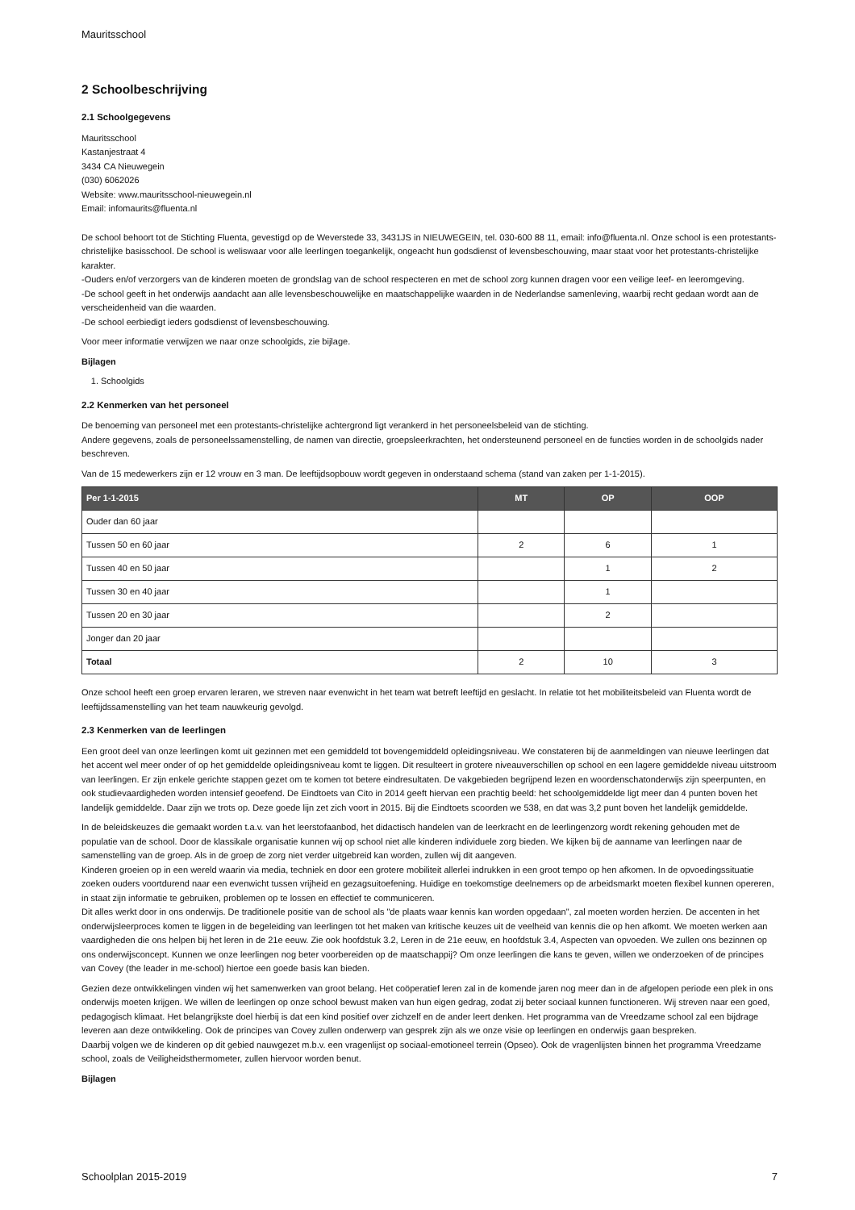Mauritsschool
2 Schoolbeschrijving
2.1 Schoolgegevens
Mauritsschool
Kastanjestraat 4
3434 CA Nieuwegein
(030) 6062026
Website: www.mauritsschool-nieuwegein.nl
Email: infomaurits@fluenta.nl
De school behoort tot de Stichting Fluenta, gevestigd op de Weverstede 33, 3431JS in NIEUWEGEIN, tel. 030-600 88 11, email: info@fluenta.nl. Onze school is een protestants-christelijke basisschool. De school is weliswaar voor alle leerlingen toegankelijk, ongeacht hun godsdienst of levensbeschouwing, maar staat voor het protestants-christelijke karakter.
-Ouders en/of verzorgers van de kinderen moeten de grondslag van de school respecteren en met de school zorg kunnen dragen voor een veilige leef- en leeromgeving.
-De school geeft in het onderwijs aandacht aan alle levensbeschouwelijke en maatschappelijke waarden in de Nederlandse samenleving, waarbij recht gedaan wordt aan de verscheidenheid van die waarden.
-De school eerbiedigt ieders godsdienst of levensbeschouwing.
Voor meer informatie verwijzen we naar onze schoolgids, zie bijlage.
Bijlagen
1. Schoolgids
2.2 Kenmerken van het personeel
De benoeming van personeel met een protestants-christelijke achtergrond ligt verankerd in het personeelsbeleid van de stichting.
Andere gegevens, zoals de personeelssamenstelling, de namen van directie, groepsleerkrachten, het ondersteunend personeel en de functies worden in de schoolgids nader beschreven.
Van de 15 medewerkers zijn er 12 vrouw en 3 man. De leeftijdsopbouw wordt gegeven in onderstaand schema (stand van zaken per 1-1-2015).
| Per 1-1-2015 | MT | OP | OOP |
| --- | --- | --- | --- |
| Ouder dan 60 jaar | | | |
| Tussen 50 en 60 jaar | 2 | 6 | 1 |
| Tussen 40 en 50 jaar | | 1 | 2 |
| Tussen 30 en 40 jaar | | 1 | |
| Tussen 20 en 30 jaar | | 2 | |
| Jonger dan 20 jaar | | | |
| Totaal | 2 | 10 | 3 |
Onze school heeft een groep ervaren leraren, we streven naar evenwicht in het team wat betreft leeftijd en geslacht. In relatie tot het mobiliteitsbeleid van Fluenta wordt de leeftijdssamenstelling van het team nauwkeurig gevolgd.
2.3 Kenmerken van de leerlingen
Een groot deel van onze leerlingen komt uit gezinnen met een gemiddeld tot bovengemiddeld opleidingsniveau. We constateren bij de aanmeldingen van nieuwe leerlingen dat het accent wel meer onder of op het gemiddelde opleidingsniveau komt te liggen. Dit resulteert in grotere niveauverschillen op school en een lagere gemiddelde niveau uitstroom van leerlingen. Er zijn enkele gerichte stappen gezet om te komen tot betere eindresultaten. De vakgebieden begrijpend lezen en woordenschatonderwijs zijn speerpunten, en ook studievaardigheden worden intensief geoefend. De Eindtoets van Cito in 2014 geeft hiervan een prachtig beeld: het schoolgemiddelde ligt meer dan 4 punten boven het landelijk gemiddelde. Daar zijn we trots op. Deze goede lijn zet zich voort in 2015. Bij die Eindtoets scoorden we 538, en dat was 3,2 punt boven het landelijk gemiddelde.
In de beleidskeuzes die gemaakt worden t.a.v. van het leerstofaanbod, het didactisch handelen van de leerkracht en de leerlingenzorg wordt rekening gehouden met de populatie van de school. Door de klassikale organisatie kunnen wij op school niet alle kinderen individuele zorg bieden. We kijken bij de aanname van leerlingen naar de samenstelling van de groep. Als in de groep de zorg niet verder uitgebreid kan worden, zullen wij dit aangeven.
Kinderen groeien op in een wereld waarin via media, techniek en door een grotere mobiliteit allerlei indrukken in een groot tempo op hen afkomen. In de opvoedingssituatie zoeken ouders voortdurend naar een evenwicht tussen vrijheid en gezagsuitoefening. Huidige en toekomstige deelnemers op de arbeidsmarkt moeten flexibel kunnen opereren, in staat zijn informatie te gebruiken, problemen op te lossen en effectief te communiceren.
Dit alles werkt door in ons onderwijs. De traditionele positie van de school als "de plaats waar kennis kan worden opgedaan", zal moeten worden herzien. De accenten in het onderwijsleerproces komen te liggen in de begeleiding van leerlingen tot het maken van kritische keuzes uit de veelheid van kennis die op hen afkomt. We moeten werken aan vaardigheden die ons helpen bij het leren in de 21e eeuw. Zie ook hoofdstuk 3.2, Leren in de 21e eeuw, en hoofdstuk 3.4, Aspecten van opvoeden. We zullen ons bezinnen op ons onderwijsconcept. Kunnen we onze leerlingen nog beter voorbereiden op de maatschappij? Om onze leerlingen die kans te geven, willen we onderzoeken of de principes van Covey (the leader in me-school) hiertoe een goede basis kan bieden.
Gezien deze ontwikkelingen vinden wij het samenwerken van groot belang. Het coöperatief leren zal in de komende jaren nog meer dan in de afgelopen periode een plek in ons onderwijs moeten krijgen. We willen de leerlingen op onze school bewust maken van hun eigen gedrag, zodat zij beter sociaal kunnen functioneren. Wij streven naar een goed, pedagogisch klimaat. Het belangrijkste doel hierbij is dat een kind positief over zichzelf en de ander leert denken. Het programma van de Vreedzame school zal een bijdrage leveren aan deze ontwikkeling. Ook de principes van Covey zullen onderwerp van gesprek zijn als we onze visie op leerlingen en onderwijs gaan bespreken.
Daarbij volgen we de kinderen op dit gebied nauwgezet m.b.v. een vragenlijst op sociaal-emotioneel terrein (Opseo). Ook de vragenlijsten binnen het programma Vreedzame school, zoals de Veiligheidsthermometer, zullen hiervoor worden benut.
Bijlagen
Schoolplan 2015-2019 7